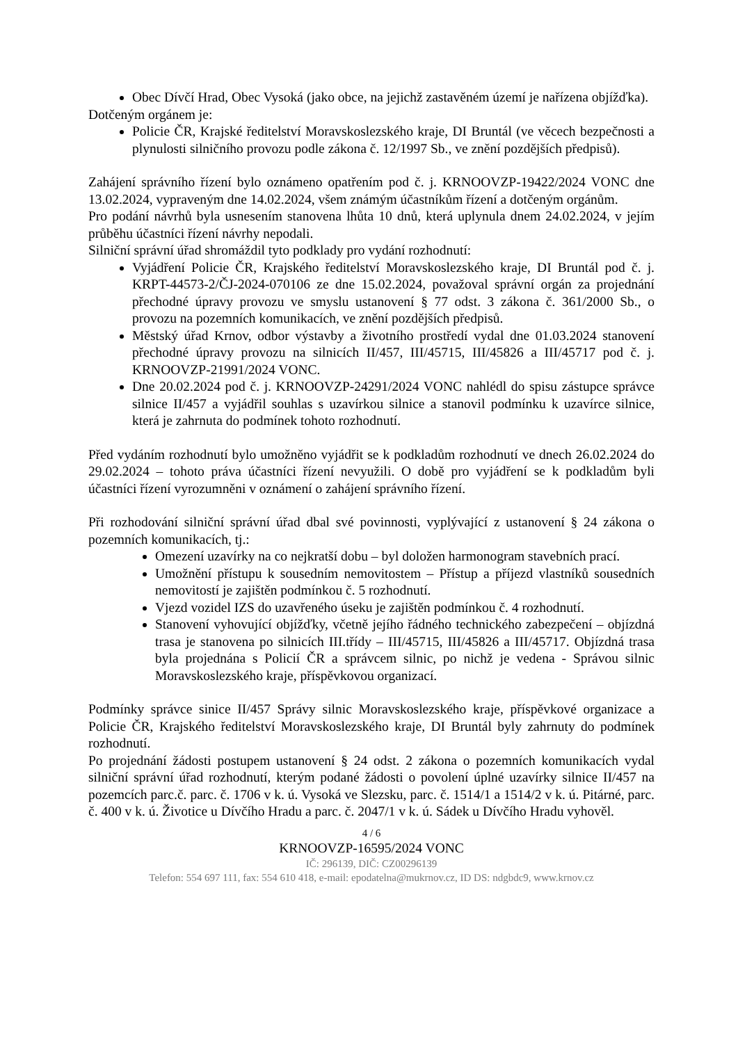Obec Dívčí Hrad, Obec Vysoká (jako obce, na jejichž zastavěném území je nařízena objížďka).
Dotčeným orgánem je:
Policie ČR, Krajské ředitelství Moravskoslezského kraje, DI Bruntál (ve věcech bezpečnosti a plynulosti silničního provozu podle zákona č. 12/1997 Sb., ve znění pozdějších předpisů).
Zahájení správního řízení bylo oznámeno opatřením pod č. j. KRNOOVZP-19422/2024 VONC dne 13.02.2024, vypraveným dne 14.02.2024, všem známým účastníkům řízení a dotčeným orgánům.
Pro podání návrhů byla usnesením stanovena lhůta 10 dnů, která uplynula dnem 24.02.2024, v jejím průběhu účastníci řízení návrhy nepodali.
Silniční správní úřad shromáždil tyto podklady pro vydání rozhodnutí:
Vyjádření Policie ČR, Krajského ředitelství Moravskoslezského kraje, DI Bruntál pod č. j. KRPT-44573-2/ČJ-2024-070106 ze dne 15.02.2024, považoval správní orgán za projednání přechodné úpravy provozu ve smyslu ustanovení § 77 odst. 3 zákona č. 361/2000 Sb., o provozu na pozemních komunikacích, ve znění pozdějších předpisů.
Městský úřad Krnov, odbor výstavby a životního prostředí vydal dne 01.03.2024 stanovení přechodné úpravy provozu na silnicích II/457, III/45715, III/45826 a III/45717 pod č. j. KRNOOVZP-21991/2024 VONC.
Dne 20.02.2024 pod č. j. KRNOOVZP-24291/2024 VONC nahlédl do spisu zástupce správce silnice II/457 a vyjádřil souhlas s uzavírkou silnice a stanovil podmínku k uzavírce silnice, která je zahrnuta do podmínek tohoto rozhodnutí.
Před vydáním rozhodnutí bylo umožněno vyjádřit se k podkladům rozhodnutí ve dnech 26.02.2024 do 29.02.2024 – tohoto práva účastníci řízení nevyužili. O době pro vyjádření se k podkladům byli účastníci řízení vyrozumněni v oznámení o zahájení správního řízení.
Při rozhodování silniční správní úřad dbal své povinnosti, vyplývající z ustanovení § 24 zákona o pozemních komunikacích, tj.:
Omezení uzavírky na co nejkratší dobu – byl doložen harmonogram stavebních prací.
Umožnění přístupu k sousedním nemovitostem – Přístup a příjezd vlastníků sousedních nemovitostí je zajištěn podmínkou č. 5 rozhodnutí.
Vjezd vozidel IZS do uzavřeného úseku je zajištěn podmínkou č. 4 rozhodnutí.
Stanovení vyhovující objížďky, včetně jejího řádného technického zabezpečení – objízdná trasa je stanovena po silnicích III.třídy – III/45715, III/45826 a III/45717. Objízdná trasa byla projednána s Policií ČR a správcem silnic, po nichž je vedena - Správou silnic Moravskoslezského kraje, příspěvkovou organizací.
Podmínky správce sinice II/457 Správy silnic Moravskoslezského kraje, příspěvkové organizace a Policie ČR, Krajského ředitelství Moravskoslezského kraje, DI Bruntál byly zahrnuty do podmínek rozhodnutí.
Po projednání žádosti postupem ustanovení § 24 odst. 2 zákona o pozemních komunikacích vydal silniční správní úřad rozhodnutí, kterým podané žádosti o povolení úplné uzavírky silnice II/457 na pozemcích parc.č. parc. č. 1706 v k. ú. Vysoká ve Slezsku, parc. č. 1514/1 a 1514/2 v k. ú. Pitárné, parc. č. 400 v k. ú. Životice u Dívčího Hradu a parc. č. 2047/1 v k. ú. Sádek u Dívčího Hradu vyhověl.
4 / 6
KRNOOVZP-16595/2024 VONC
IČ: 296139, DIČ: CZ00296139
Telefon: 554 697 111, fax: 554 610 418, e-mail: epodatelna@mukrnov.cz, ID DS: ndgbdc9, www.krnov.cz